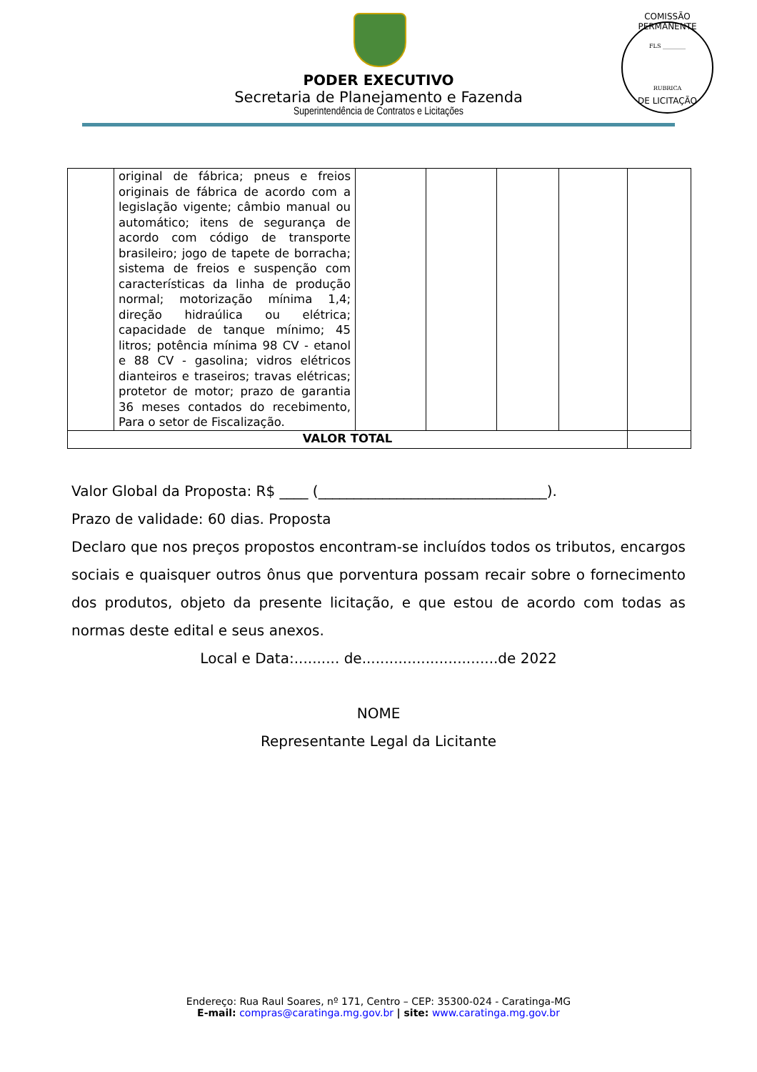COMISSÃO PERMANENTE
FLS ________
RUBRICA
DE LICITAÇÃO
PODER EXECUTIVO
Secretaria de Planejamento e Fazenda
Superintendência de Contratos e Licitações
| | original de fábrica; pneus e freios originais de fábrica de acordo com a legislação vigente; câmbio manual ou automático; itens de segurança de acordo com código de transporte brasileiro; jogo de tapete de borracha; sistema de freios e suspenção com características da linha de produção normal; motorização mínima 1,4; direção hidraúlica ou elétrica; capacidade de tanque mínimo; 45 litros; potência mínima 98 CV - etanol e 88 CV - gasolina; vidros elétricos dianteiros e traseiros; travas elétricas; protetor de motor; prazo de garantia 36 meses contados do recebimento, Para o setor de Fiscalização. | | | | | |
| VALOR TOTAL | | | | | | |
Valor Global da Proposta: R$ ____ (________________________________).
Prazo de validade: 60 dias. Proposta
Declaro que nos preços propostos encontram-se incluídos todos os tributos, encargos sociais e quaisquer outros ônus que porventura possam recair sobre o fornecimento dos produtos, objeto da presente licitação, e que estou de acordo com todas as normas deste edital e seus anexos.
Local e Data:.......... de..............................de 2022
NOME
Representante Legal da Licitante
Endereço: Rua Raul Soares, nº 171, Centro – CEP: 35300-024 - Caratinga-MG
E-mail: compras@caratinga.mg.gov.br | site: www.caratinga.mg.gov.br